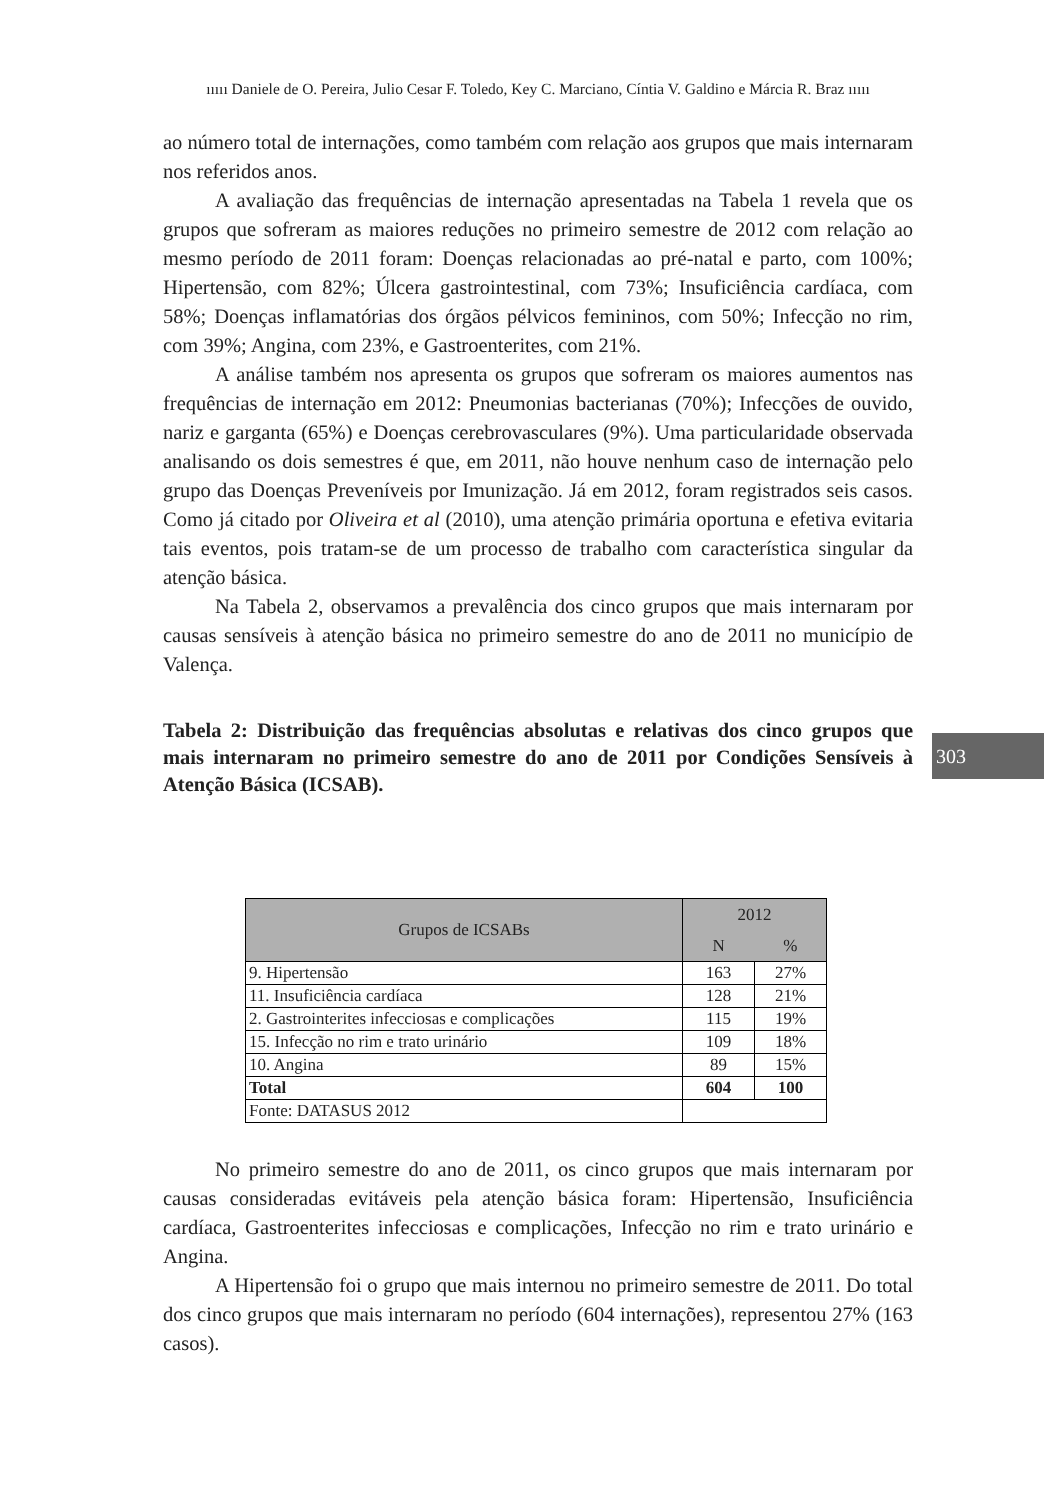ııııı Daniele de O. Pereira, Julio Cesar F. Toledo, Key C. Marciano, Cíntia V. Galdino e Márcia R. Braz ııııı
ao número total de internações, como também com relação aos grupos que mais internaram nos referidos anos.
A avaliação das frequências de internação apresentadas na Tabela 1 revela que os grupos que sofreram as maiores reduções no primeiro semestre de 2012 com relação ao mesmo período de 2011 foram: Doenças relacionadas ao pré-natal e parto, com 100%; Hipertensão, com 82%; Úlcera gastrointestinal, com 73%; Insuficiência cardíaca, com 58%; Doenças inflamatórias dos órgãos pélvicos femininos, com 50%; Infecção no rim, com 39%; Angina, com 23%, e Gastroenterites, com 21%.
A análise também nos apresenta os grupos que sofreram os maiores aumentos nas frequências de internação em 2012: Pneumonias bacterianas (70%); Infecções de ouvido, nariz e garganta (65%) e Doenças cerebrovasculares (9%). Uma particularidade observada analisando os dois semestres é que, em 2011, não houve nenhum caso de internação pelo grupo das Doenças Preveníveis por Imunização. Já em 2012, foram registrados seis casos. Como já citado por Oliveira et al (2010), uma atenção primária oportuna e efetiva evitaria tais eventos, pois tratam-se de um processo de trabalho com característica singular da atenção básica.
Na Tabela 2, observamos a prevalência dos cinco grupos que mais internaram por causas sensíveis à atenção básica no primeiro semestre do ano de 2011 no município de Valença.
Tabela 2: Distribuição das frequências absolutas e relativas dos cinco grupos que mais internaram no primeiro semestre do ano de 2011 por Condições Sensíveis à Atenção Básica (ICSAB).
303
| Grupos de ICSABs | 2012 | |
| --- | --- | --- |
| | N | % |
| 9. Hipertensão | 163 | 27% |
| 11. Insuficiência cardíaca | 128 | 21% |
| 2. Gastrointerites infecciosas e complicações | 115 | 19% |
| 15. Infecção no rim e trato urinário | 109 | 18% |
| 10. Angina | 89 | 15% |
| Total | 604 | 100 |
| Fonte: DATASUS 2012 | | |
No primeiro semestre do ano de 2011, os cinco grupos que mais internaram por causas consideradas evitáveis pela atenção básica foram: Hipertensão, Insuficiência cardíaca, Gastroenterites infecciosas e complicações, Infecção no rim e trato urinário e Angina.
A Hipertensão foi o grupo que mais internou no primeiro semestre de 2011. Do total dos cinco grupos que mais internaram no período (604 internações), representou 27% (163 casos).